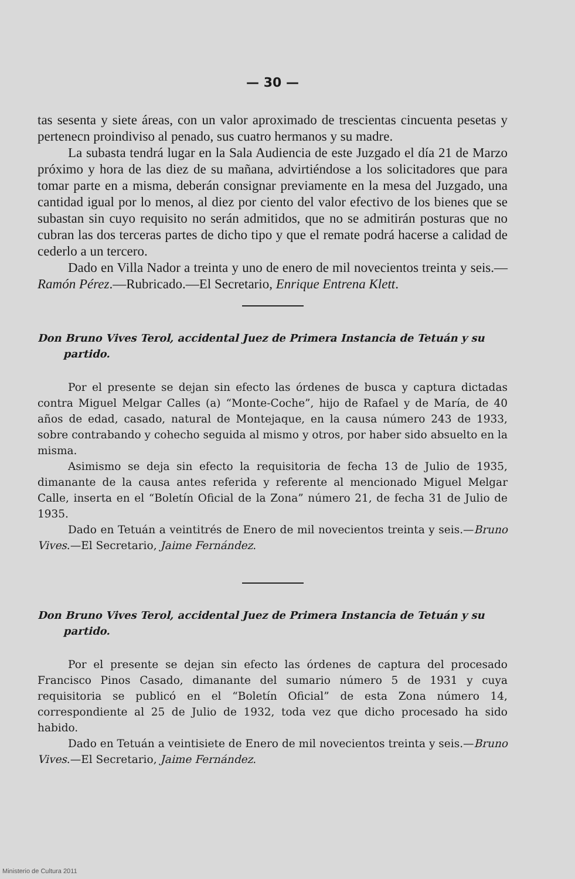— 30 —
tas sesenta y siete áreas, con un valor aproximado de trescientas cincuenta pesetas y pertenecn proindiviso al penado, sus cuatro hermanos y su madre.
La subasta tendrá lugar en la Sala Audiencia de este Juzgado el día 21 de Marzo próximo y hora de las diez de su mañana, advirtiéndose a los solicitadores que para tomar parte en a misma, deberán consignar previamente en la mesa del Juzgado, una cantidad igual por lo menos, al diez por ciento del valor efectivo de los bienes que se subastan sin cuyo requisito no serán admitidos, que no se admitirán posturas que no cubran las dos terceras partes de dicho tipo y que el remate podrá hacerse a calidad de cederlo a un tercero.
Dado en Villa Nador a treinta y uno de enero de mil novecientos treinta y seis.—Ramón Pérez.—Rubricado.—El Secretario, Enrique Entrena Klett.
Don Bruno Vives Terol, accidental Juez de Primera Instancia de Tetuán y su partido.
Por el presente se dejan sin efecto las órdenes de busca y captura dictadas contra Miguel Melgar Calles (a) “Monte-Coche”, hijo de Rafael y de María, de 40 años de edad, casado, natural de Montejaque, en la causa número 243 de 1933, sobre contrabando y cohecho seguida al mismo y otros, por haber sido absuelto en la misma.
Asimismo se deja sin efecto la requisitoria de fecha 13 de Julio de 1935, dimanante de la causa antes referida y referente al mencionado Miguel Melgar Calle, inserta en el “Boletín Oficial de la Zona” número 21, de fecha 31 de Julio de 1935.
Dado en Tetuán a veintitrés de Enero de mil novecientos treinta y seis.—Bruno Vives.—El Secretario, Jaime Fernández.
Don Bruno Vives Terol, accidental Juez de Primera Instancia de Tetuán y su partido.
Por el presente se dejan sin efecto las órdenes de captura del procesado Francisco Pinos Casado, dimanante del sumario número 5 de 1931 y cuya requisitoria se publicó en el “Boletín Oficial” de esta Zona número 14, correspondiente al 25 de Julio de 1932, toda vez que dicho procesado ha sido habido.
Dado en Tetuán a veintisiete de Enero de mil novecientos treinta y seis.—Bruno Vives.—El Secretario, Jaime Fernández.
Ministerio de Cultura 2011